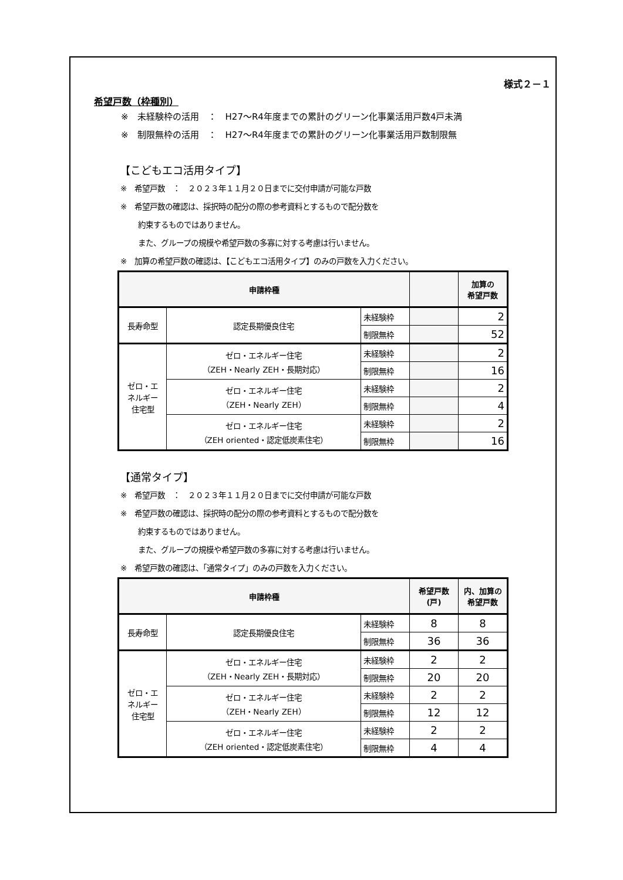様式２－１
希望戸数（枠種別）
※　未経験枠の活用　：　H27～R4年度までの累計のグリーン化事業活用戸数4戸未満
※　制限無枠の活用　：　H27～R4年度までの累計のグリーン化事業活用戸数制限無
【こどもエコ活用タイプ】
※　希望戸数　：　２０２３年１１月２０日までに交付申請が可能な戸数
※　希望戸数の確認は、採択時の配分の際の参考資料とするもので配分数を
約束するものではありません。
また、グループの規模や希望戸数の多寡に対する考慮は行いません。
※　加算の希望戸数の確認は、【こどもエコ活用タイプ】のみの戸数を入力ください。
| 申請枠種 | | | | 加算の 希望戸数 |
| --- | --- | --- | --- | --- |
| 長寿命型 | 認定長期優良住宅 | 未経験枠 | | 2 |
| | | 制限無枠 | | 52 |
| ゼロ・エ ネルギー 住宅型 | ゼロ・エネルギー住宅 （ZEH・Nearly ZEH・長期対応） | 未経験枠 | | 2 |
| | | 制限無枠 | | 16 |
| | ゼロ・エネルギー住宅 （ZEH・Nearly ZEH） | 未経験枠 | | 2 |
| | | 制限無枠 | | 4 |
| | ゼロ・エネルギー住宅 （ZEH oriented・認定低炭素住宅） | 未経験枠 | | 2 |
| | | 制限無枠 | | 16 |
【通常タイプ】
※　希望戸数　：　２０２３年１１月２０日までに交付申請が可能な戸数
※　希望戸数の確認は、採択時の配分の際の参考資料とするもので配分数を
約束するものではありません。
また、グループの規模や希望戸数の多寡に対する考慮は行いません。
※　希望戸数の確認は、「通常タイプ」のみの戸数を入力ください。
| 申請枠種 | | | 希望戸数 (戸) | 内、加算の 希望戸数 |
| --- | --- | --- | --- | --- |
| 長寿命型 | 認定長期優良住宅 | 未経験枠 | 8 | 8 |
| | | 制限無枠 | 36 | 36 |
| ゼロ・エ ネルギー 住宅型 | ゼロ・エネルギー住宅 （ZEH・Nearly ZEH・長期対応） | 未経験枠 | 2 | 2 |
| | | 制限無枠 | 20 | 20 |
| | ゼロ・エネルギー住宅 （ZEH・Nearly ZEH） | 未経験枠 | 2 | 2 |
| | | 制限無枠 | 12 | 12 |
| | ゼロ・エネルギー住宅 （ZEH oriented・認定低炭素住宅） | 未経験枠 | 2 | 2 |
| | | 制限無枠 | 4 | 4 |